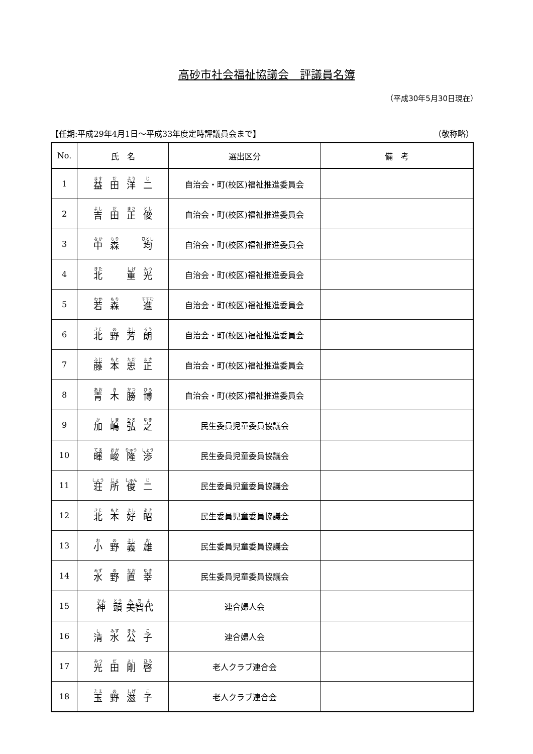高砂市社会福祉協議会　評議員名簿
（平成30年5月30日現在）
【任期:平成29年4月1日～平成33年度定時評議員会まで】 （敬称略）
| No. | 氏 名 | 選出区分 | 備 考 |
| --- | --- | --- | --- |
| 1 | 益 田 洋 二 | 自治会・町(校区)福祉推進委員会 | |
| 2 | 吉 田 正 俊 | 自治会・町(校区)福祉推進委員会 | |
| 3 | 中 森 均 | 自治会・町(校区)福祉推進委員会 | |
| 4 | 北 重 光 | 自治会・町(校区)福祉推進委員会 | |
| 5 | 若 森 進 | 自治会・町(校区)福祉推進委員会 | |
| 6 | 北 野 芳 朗 | 自治会・町(校区)福祉推進委員会 | |
| 7 | 藤 本 忠 正 | 自治会・町(校区)福祉推進委員会 | |
| 8 | 青 木 勝 博 | 自治会・町(校区)福祉推進委員会 | |
| 9 | 加 嶋 弘 之 | 民生委員児童委員協議会 | |
| 10 | 暉 峻 隆 渉 | 民生委員児童委員協議会 | |
| 11 | 荘 所 俊 二 | 民生委員児童委員協議会 | |
| 12 | 北 本 好 昭 | 民生委員児童委員協議会 | |
| 13 | 小 野 義 雄 | 民生委員児童委員協議会 | |
| 14 | 水 野 直 幸 | 民生委員児童委員協議会 | |
| 15 | 神 頭 美 智 代 | 連合婦人会 | |
| 16 | 清 水 公 子 | 連合婦人会 | |
| 17 | 光 田 剛 啓 | 老人クラブ連合会 | |
| 18 | 玉 野 滋 子 | 老人クラブ連合会 | |